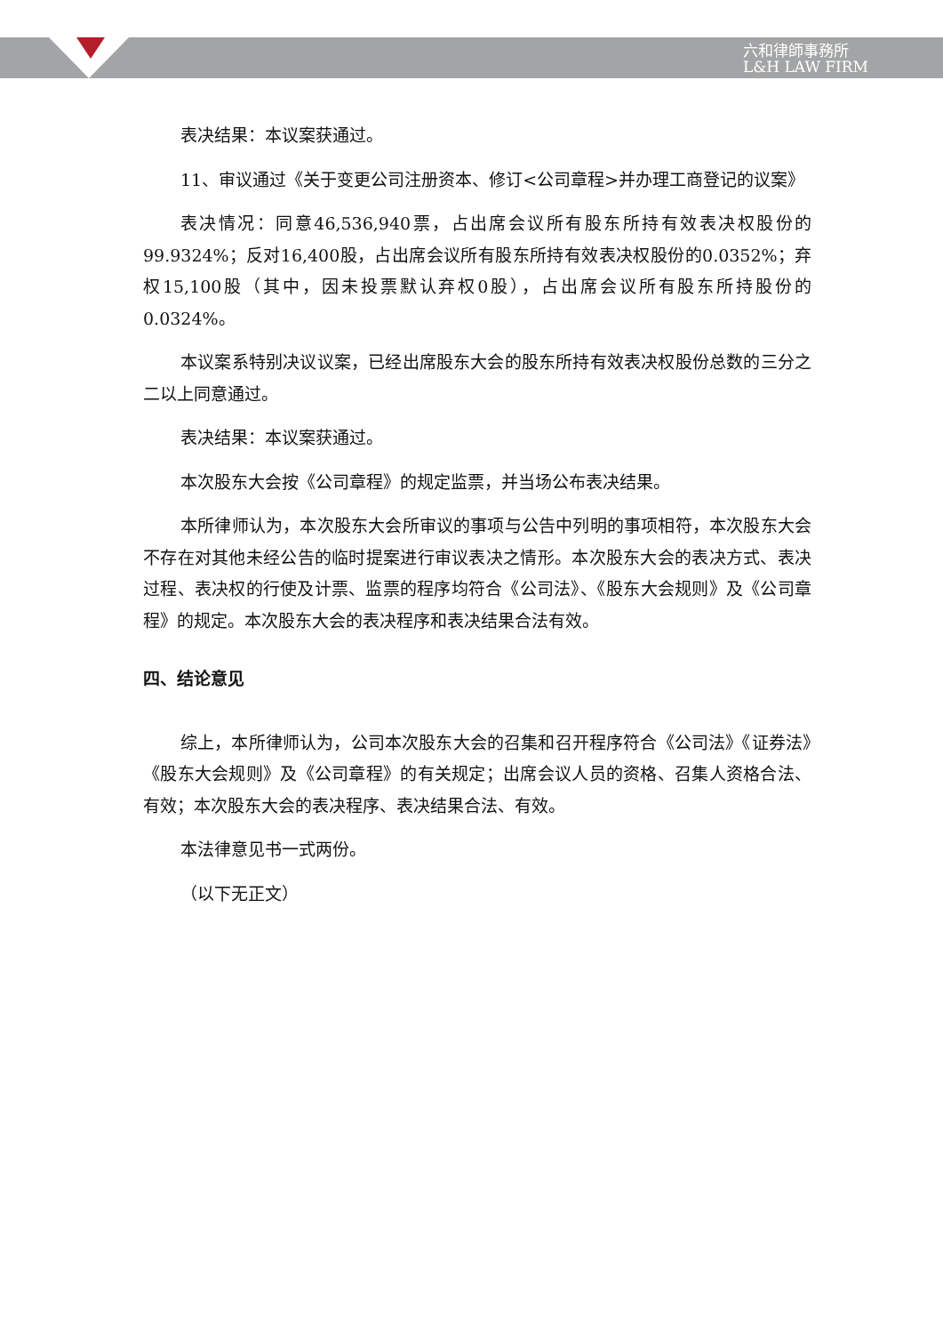六和律師事務所
L&H LAW FIRM
表决结果：本议案获通过。
11、审议通过《关于变更公司注册资本、修订<公司章程>并办理工商登记的议案》
表决情况：同意46,536,940票，占出席会议所有股东所持有效表决权股份的99.9324%；反对16,400股，占出席会议所有股东所持有效表决权股份的0.0352%；弃权15,100股（其中，因未投票默认弃权0股），占出席会议所有股东所持股份的0.0324%。
本议案系特别决议议案，已经出席股东大会的股东所持有效表决权股份总数的三分之二以上同意通过。
表决结果：本议案获通过。
本次股东大会按《公司章程》的规定监票，并当场公布表决结果。
本所律师认为，本次股东大会所审议的事项与公告中列明的事项相符，本次股东大会不存在对其他未经公告的临时提案进行审议表决之情形。本次股东大会的表决方式、表决过程、表决权的行使及计票、监票的程序均符合《公司法》、《股东大会规则》及《公司章程》的规定。本次股东大会的表决程序和表决结果合法有效。
四、结论意见
综上，本所律师认为，公司本次股东大会的召集和召开程序符合《公司法》《证券法》《股东大会规则》及《公司章程》的有关规定；出席会议人员的资格、召集人资格合法、有效；本次股东大会的表决程序、表决结果合法、有效。
本法律意见书一式两份。
（以下无正文）